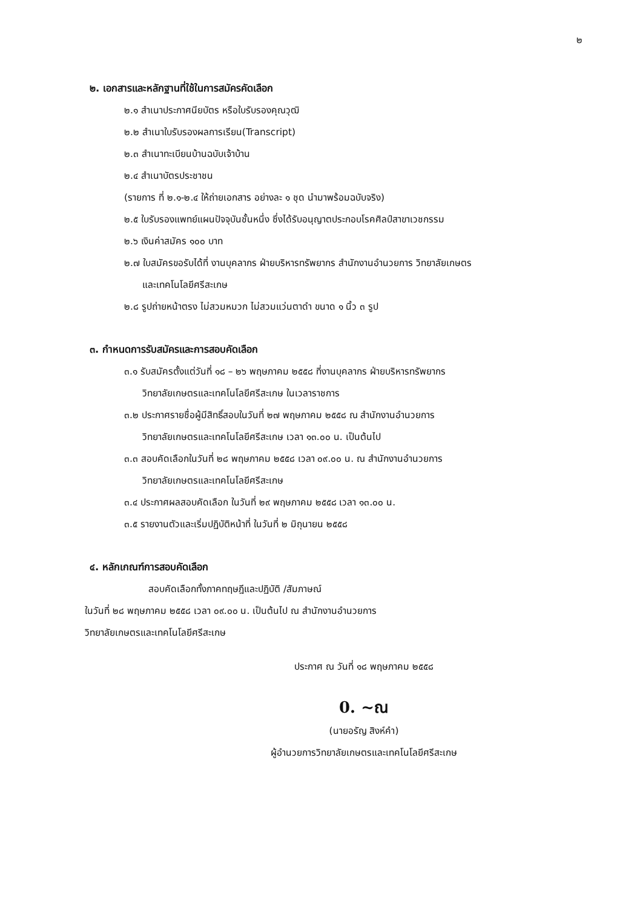๒
๒. เอกสารและหลักฐานที่ใช้ในการสมัครคัดเลือก
๒.๑ สำเนาประกาศนียบัตร หรือใบรับรองคุณวุฒิ
๒.๒ สำเนาใบรับรองผลการเรียน(Transcript)
๒.๓ สำเนาทะเบียนบ้านฉบับเจ้าบ้าน
๒.๔ สำเนาบัตรประชาชน
(รายการ ที่ ๒.๑-๒.๔ ให้ถ่ายเอกสาร อย่างละ ๑ ชุด นำมาพร้อมฉบับจริง)
๒.๕ ใบรับรองแพทย์แผนปัจจุบันชั้นหนึ่ง ซึ่งได้รับอนุญาตประกอบโรคศิลป์สาขาเวชกรรม
๒.๖ เงินค่าสมัคร ๑๐๐ บาท
๒.๗ ใบสมัครขอรับได้ที่ งานบุคลากร ฝ่ายบริหารทรัพยากร สำนักงานอำนวยการ วิทยาลัยเกษตร
และเทคโนโลยีศรีสะเกษ
๒.๘ รูปถ่ายหน้าตรง ไม่สวมหมวก ไม่สวมแว่นตาดำ ขนาด ๑ นิ้ว ๓ รูป
๓. กำหนดการรับสมัครและการสอบคัดเลือก
๓.๑ รับสมัครตั้งแต่วันที่ ๑๘ – ๒๖ พฤษภาคม ๒๕๕๘ ที่งานบุคลากร ฝ่ายบริหารทรัพยากร
วิทยาลัยเกษตรและเทคโนโลยีศรีสะเกษ ในเวลาราชการ
๓.๒ ประกาศรายชื่อผู้มีสิทธิ์สอบในวันที่ ๒๗ พฤษภาคม ๒๕๕๘ ณ สำนักงานอำนวยการ
วิทยาลัยเกษตรและเทคโนโลยีศรีสะเกษ เวลา ๑๓.๐๐ น. เป็นต้นไป
๓.๓ สอบคัดเลือกในวันที่ ๒๘ พฤษภาคม ๒๕๕๘ เวลา ๐๙.๐๐ น. ณ สำนักงานอำนวยการ
วิทยาลัยเกษตรและเทคโนโลยีศรีสะเกษ
๓.๔ ประกาศผลสอบคัดเลือก ในวันที่ ๒๙ พฤษภาคม ๒๕๕๘ เวลา ๑๓.๐๐ น.
๓.๕ รายงานตัวและเริ่มปฏิบัติหน้าที่ ในวันที่ ๒ มิถุนายน ๒๕๕๘
๔. หลักเกณฑ์การสอบคัดเลือก
สอบคัดเลือกทั้งภาคทฤษฎีและปฏิบัติ /สัมภาษณ์
ในวันที่ ๒๘ พฤษภาคม ๒๕๕๘ เวลา ๐๙.๐๐ น. เป็นต้นไป ณ สำนักงานอำนวยการ
วิทยาลัยเกษตรและเทคโนโลยีศรีสะเกษ
ประกาศ ณ วันที่ ๑๘ พฤษภาคม ๒๕๕๘
0. ~ณ
(นายอรัญ สิงห์คำ)
ผู้อำนวยการวิทยาลัยเกษตรและเทคโนโลยีศรีสะเกษ